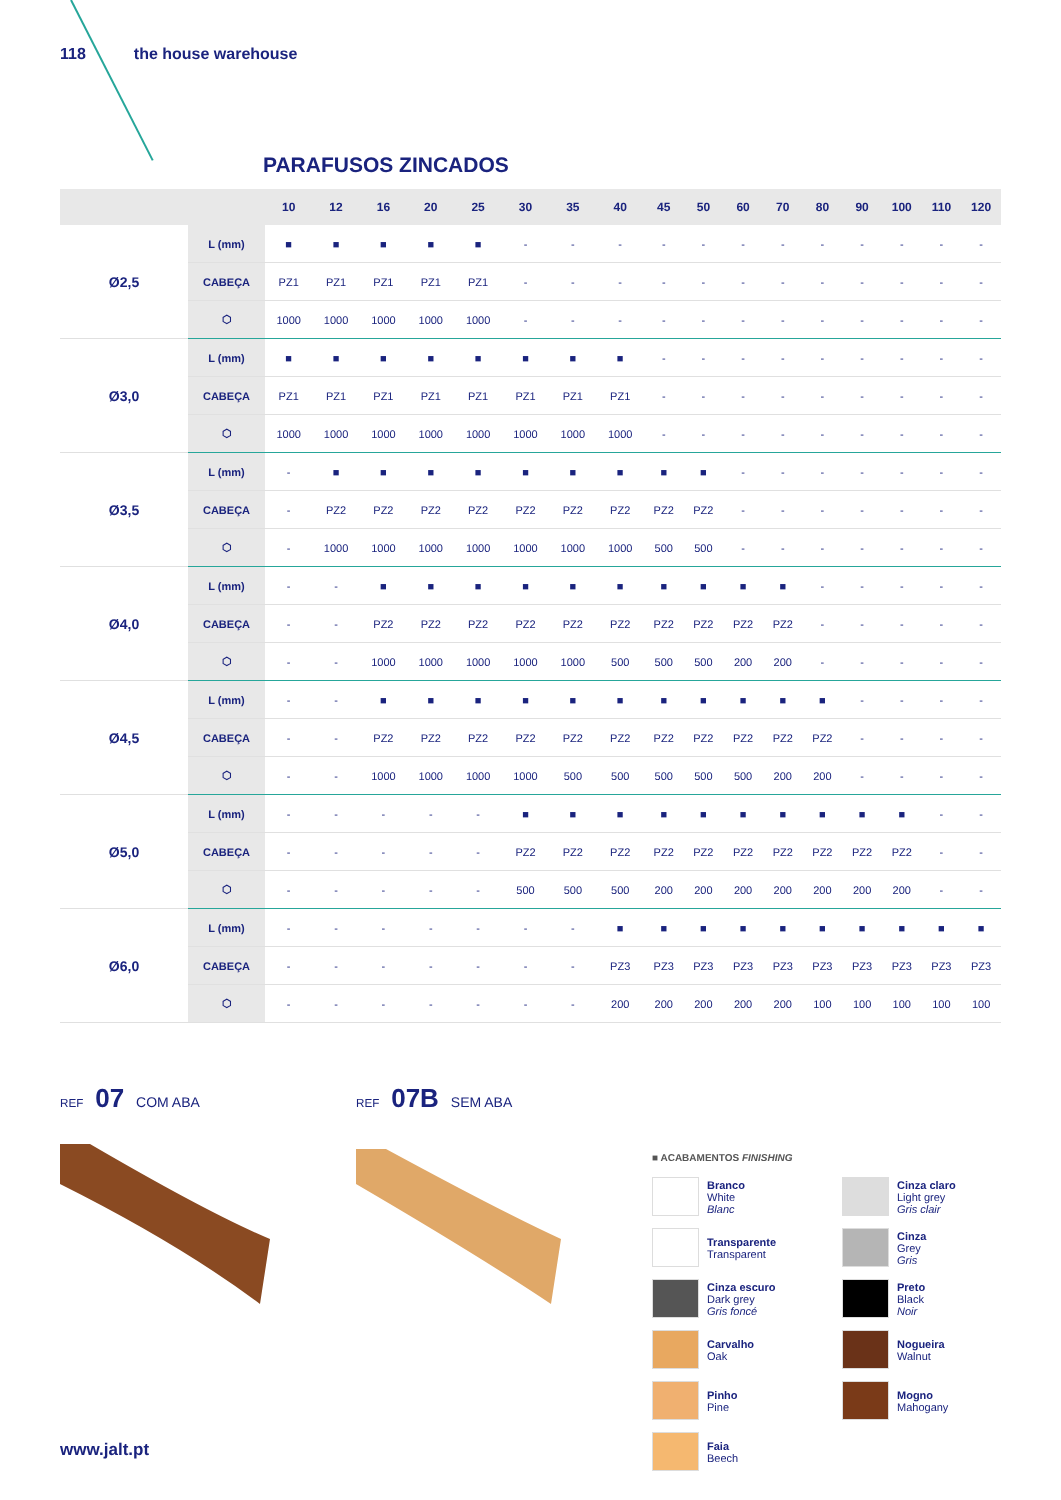118 the house warehouse
PARAFUSOS ZINCADOS
| | | 10 | 12 | 16 | 20 | 25 | 30 | 35 | 40 | 45 | 50 | 60 | 70 | 80 | 90 | 100 | 110 | 120 |
| --- | --- | --- | --- | --- | --- | --- | --- | --- | --- | --- | --- | --- | --- | --- | --- | --- | --- | --- |
| Ø2,5 | L (mm) | ■ | ■ | ■ | ■ | ■ | - | - | - | - | - | - | - | - | - | - | - | - |
| | CABEÇA | PZ1 | PZ1 | PZ1 | PZ1 | PZ1 | - | - | - | - | - | - | - | - | - | - | - | - |
| | ⬡ | 1000 | 1000 | 1000 | 1000 | 1000 | - | - | - | - | - | - | - | - | - | - | - | - |
| Ø3,0 | L (mm) | ■ | ■ | ■ | ■ | ■ | ■ | ■ | ■ | - | - | - | - | - | - | - | - | - |
| | CABEÇA | PZ1 | PZ1 | PZ1 | PZ1 | PZ1 | PZ1 | PZ1 | PZ1 | - | - | - | - | - | - | - | - | - |
| | ⬡ | 1000 | 1000 | 1000 | 1000 | 1000 | 1000 | 1000 | 1000 | - | - | - | - | - | - | - | - | - |
| Ø3,5 | L (mm) | - | ■ | ■ | ■ | ■ | ■ | ■ | ■ | ■ | ■ | - | - | - | - | - | - | - |
| | CABEÇA | - | PZ2 | PZ2 | PZ2 | PZ2 | PZ2 | PZ2 | PZ2 | PZ2 | PZ2 | - | - | - | - | - | - | - |
| | ⬡ | - | 1000 | 1000 | 1000 | 1000 | 1000 | 1000 | 1000 | 500 | 500 | - | - | - | - | - | - | - |
| Ø4,0 | L (mm) | - | - | ■ | ■ | ■ | ■ | ■ | ■ | ■ | ■ | ■ | ■ | - | - | - | - | - |
| | CABEÇA | - | - | PZ2 | PZ2 | PZ2 | PZ2 | PZ2 | PZ2 | PZ2 | PZ2 | PZ2 | PZ2 | - | - | - | - | - |
| | ⬡ | - | - | 1000 | 1000 | 1000 | 1000 | 1000 | 500 | 500 | 500 | 200 | 200 | - | - | - | - | - |
| Ø4,5 | L (mm) | - | - | ■ | ■ | ■ | ■ | ■ | ■ | ■ | ■ | ■ | ■ | ■ | - | - | - | - |
| | CABEÇA | - | - | PZ2 | PZ2 | PZ2 | PZ2 | PZ2 | PZ2 | PZ2 | PZ2 | PZ2 | PZ2 | PZ2 | - | - | - | - |
| | ⬡ | - | - | 1000 | 1000 | 1000 | 1000 | 500 | 500 | 500 | 500 | 500 | 200 | 200 | - | - | - | - |
| Ø5,0 | L (mm) | - | - | - | - | - | ■ | ■ | ■ | ■ | ■ | ■ | ■ | ■ | ■ | ■ | - | - |
| | CABEÇA | - | - | - | - | - | PZ2 | PZ2 | PZ2 | PZ2 | PZ2 | PZ2 | PZ2 | PZ2 | PZ2 | PZ2 | - | - |
| | ⬡ | - | - | - | - | - | 500 | 500 | 500 | 200 | 200 | 200 | 200 | 200 | 200 | 200 | - | - |
| Ø6,0 | L (mm) | - | - | - | - | - | - | - | ■ | ■ | ■ | ■ | ■ | ■ | ■ | ■ | ■ | ■ |
| | CABEÇA | - | - | - | - | - | - | - | PZ3 | PZ3 | PZ3 | PZ3 | PZ3 | PZ3 | PZ3 | PZ3 | PZ3 | PZ3 |
| | ⬡ | - | - | - | - | - | - | - | 200 | 200 | 200 | 200 | 200 | 100 | 100 | 100 | 100 | 100 |
REF 07 COM ABA
REF 07B SEM ABA
■ ACABAMENTOS FINISHING
Branco
White
Blanc
Cinza claro
Light grey
Gris clair
Transparente
Transparent
Cinza
Grey
Gris
Cinza escuro
Dark grey
Gris foncé
Preto
Black
Noir
Carvalho
Oak
Nogueira
Walnut
Pinho
Pine
Mogno
Mahogany
Faia
Beech
www.jalt.pt